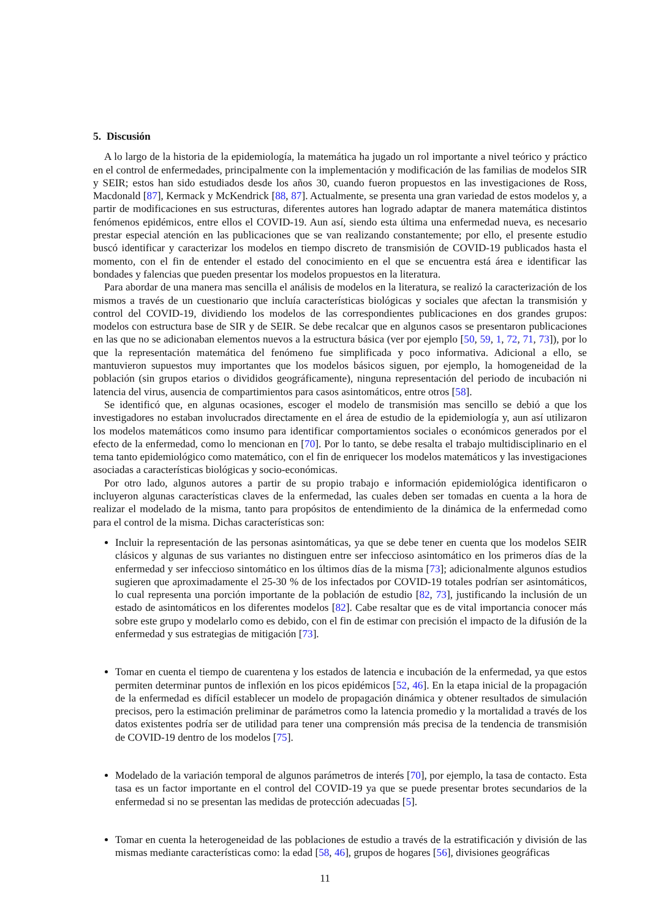5. Discusión
A lo largo de la historia de la epidemiología, la matemática ha jugado un rol importante a nivel teórico y práctico en el control de enfermedades, principalmente con la implementación y modificación de las familias de modelos SIR y SEIR; estos han sido estudiados desde los años 30, cuando fueron propuestos en las investigaciones de Ross, Macdonald [87], Kermack y McKendrick [88, 87]. Actualmente, se presenta una gran variedad de estos modelos y, a partir de modificaciones en sus estructuras, diferentes autores han logrado adaptar de manera matemática distintos fenómenos epidémicos, entre ellos el COVID-19. Aun así, siendo esta última una enfermedad nueva, es necesario prestar especial atención en las publicaciones que se van realizando constantemente; por ello, el presente estudio buscó identificar y caracterizar los modelos en tiempo discreto de transmisión de COVID-19 publicados hasta el momento, con el fin de entender el estado del conocimiento en el que se encuentra está área e identificar las bondades y falencias que pueden presentar los modelos propuestos en la literatura.
Para abordar de una manera mas sencilla el análisis de modelos en la literatura, se realizó la caracterización de los mismos a través de un cuestionario que incluía características biológicas y sociales que afectan la transmisión y control del COVID-19, dividiendo los modelos de las correspondientes publicaciones en dos grandes grupos: modelos con estructura base de SIR y de SEIR. Se debe recalcar que en algunos casos se presentaron publicaciones en las que no se adicionaban elementos nuevos a la estructura básica (ver por ejemplo [50, 59, 1, 72, 71, 73]), por lo que la representación matemática del fenómeno fue simplificada y poco informativa. Adicional a ello, se mantuvieron supuestos muy importantes que los modelos básicos siguen, por ejemplo, la homogeneidad de la población (sin grupos etarios o divididos geográficamente), ninguna representación del periodo de incubación ni latencia del virus, ausencia de compartimientos para casos asintomáticos, entre otros [58].
Se identificó que, en algunas ocasiones, escoger el modelo de transmisión mas sencillo se debió a que los investigadores no estaban involucrados directamente en el área de estudio de la epidemiología y, aun así utilizaron los modelos matemáticos como insumo para identificar comportamientos sociales o económicos generados por el efecto de la enfermedad, como lo mencionan en [70]. Por lo tanto, se debe resalta el trabajo multidisciplinario en el tema tanto epidemiológico como matemático, con el fin de enriquecer los modelos matemáticos y las investigaciones asociadas a características biológicas y socio-económicas.
Por otro lado, algunos autores a partir de su propio trabajo e información epidemiológica identificaron o incluyeron algunas características claves de la enfermedad, las cuales deben ser tomadas en cuenta a la hora de realizar el modelado de la misma, tanto para propósitos de entendimiento de la dinámica de la enfermedad como para el control de la misma. Dichas características son:
Incluir la representación de las personas asintomáticas, ya que se debe tener en cuenta que los modelos SEIR clásicos y algunas de sus variantes no distinguen entre ser infeccioso asintomático en los primeros días de la enfermedad y ser infeccioso sintomático en los últimos días de la misma [73]; adicionalmente algunos estudios sugieren que aproximadamente el 25-30 % de los infectados por COVID-19 totales podrían ser asintomáticos, lo cual representa una porción importante de la población de estudio [82, 73], justificando la inclusión de un estado de asintomáticos en los diferentes modelos [82]. Cabe resaltar que es de vital importancia conocer más sobre este grupo y modelarlo como es debido, con el fin de estimar con precisión el impacto de la difusión de la enfermedad y sus estrategias de mitigación [73].
Tomar en cuenta el tiempo de cuarentena y los estados de latencia e incubación de la enfermedad, ya que estos permiten determinar puntos de inflexión en los picos epidémicos [52, 46]. En la etapa inicial de la propagación de la enfermedad es difícil establecer un modelo de propagación dinámica y obtener resultados de simulación precisos, pero la estimación preliminar de parámetros como la latencia promedio y la mortalidad a través de los datos existentes podría ser de utilidad para tener una comprensión más precisa de la tendencia de transmisión de COVID-19 dentro de los modelos [75].
Modelado de la variación temporal de algunos parámetros de interés [70], por ejemplo, la tasa de contacto. Esta tasa es un factor importante en el control del COVID-19 ya que se puede presentar brotes secundarios de la enfermedad si no se presentan las medidas de protección adecuadas [5].
Tomar en cuenta la heterogeneidad de las poblaciones de estudio a través de la estratificación y división de las mismas mediante características como: la edad [58, 46], grupos de hogares [56], divisiones geográficas
11